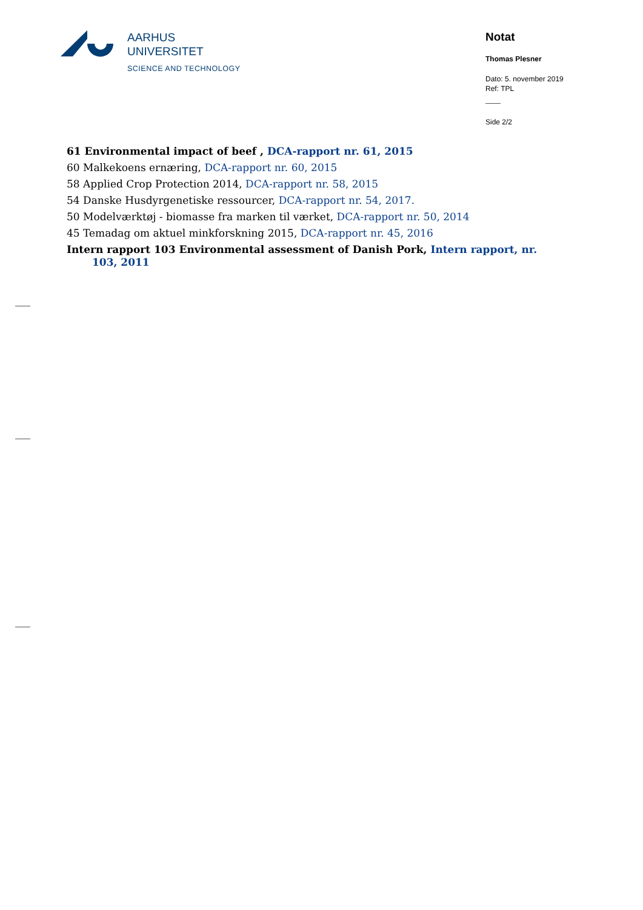AARHUS
UNIVERSITET
SCIENCE AND TECHNOLOGY
Notat
Thomas Plesner
Dato: 5. november 2019
Ref: TPL
Side 2/2
61 Environmental impact of beef , DCA-rapport nr. 61, 2015
60 Malkekoens ernæring, DCA-rapport nr. 60, 2015
58 Applied Crop Protection 2014, DCA-rapport nr. 58, 2015
54 Danske Husdyrgenetiske ressourcer, DCA-rapport nr. 54, 2017.
50 Modelværktøj - biomasse fra marken til værket, DCA-rapport nr. 50, 2014
45 Temadag om aktuel minkforskning 2015, DCA-rapport nr. 45, 2016
Intern rapport 103 Environmental assessment of Danish Pork, Intern rapport, nr. 103, 2011